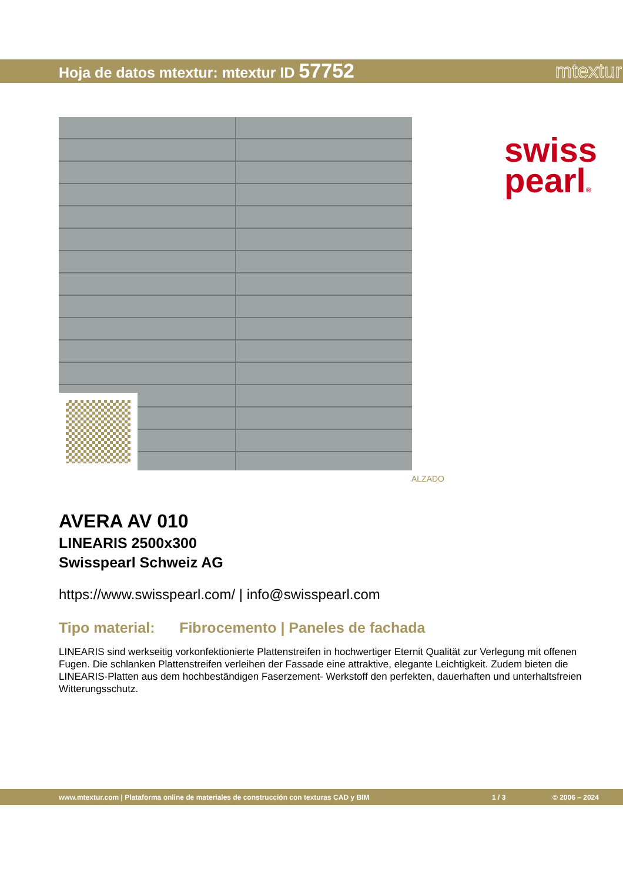Hoja de datos mtextur: mtextur ID 57752 mtextur
swiss
pearl®
ALZADO
AVERA AV 010
LINEARIS 2500x300
Swisspearl Schweiz AG
https://www.swisspearl.com/ | info@swisspearl.com
Tipo material: Fibrocemento | Paneles de fachada
LINEARIS sind werkseitig vorkonfektionierte Plattenstreifen in hochwertiger Eternit Qualität zur Verlegung mit offenen Fugen. Die schlanken Plattenstreifen verleihen der Fassade eine attraktive, elegante Leichtigkeit. Zudem bieten die LINEARIS-Platten aus dem hochbeständigen Faserzement- Werkstoff den perfekten, dauerhaften und unterhaltsfreien Witterungsschutz.
www.mtextur.com | Plataforma online de materiales de construcción con texturas CAD y BIM 1 / 3 © 2006 – 2024